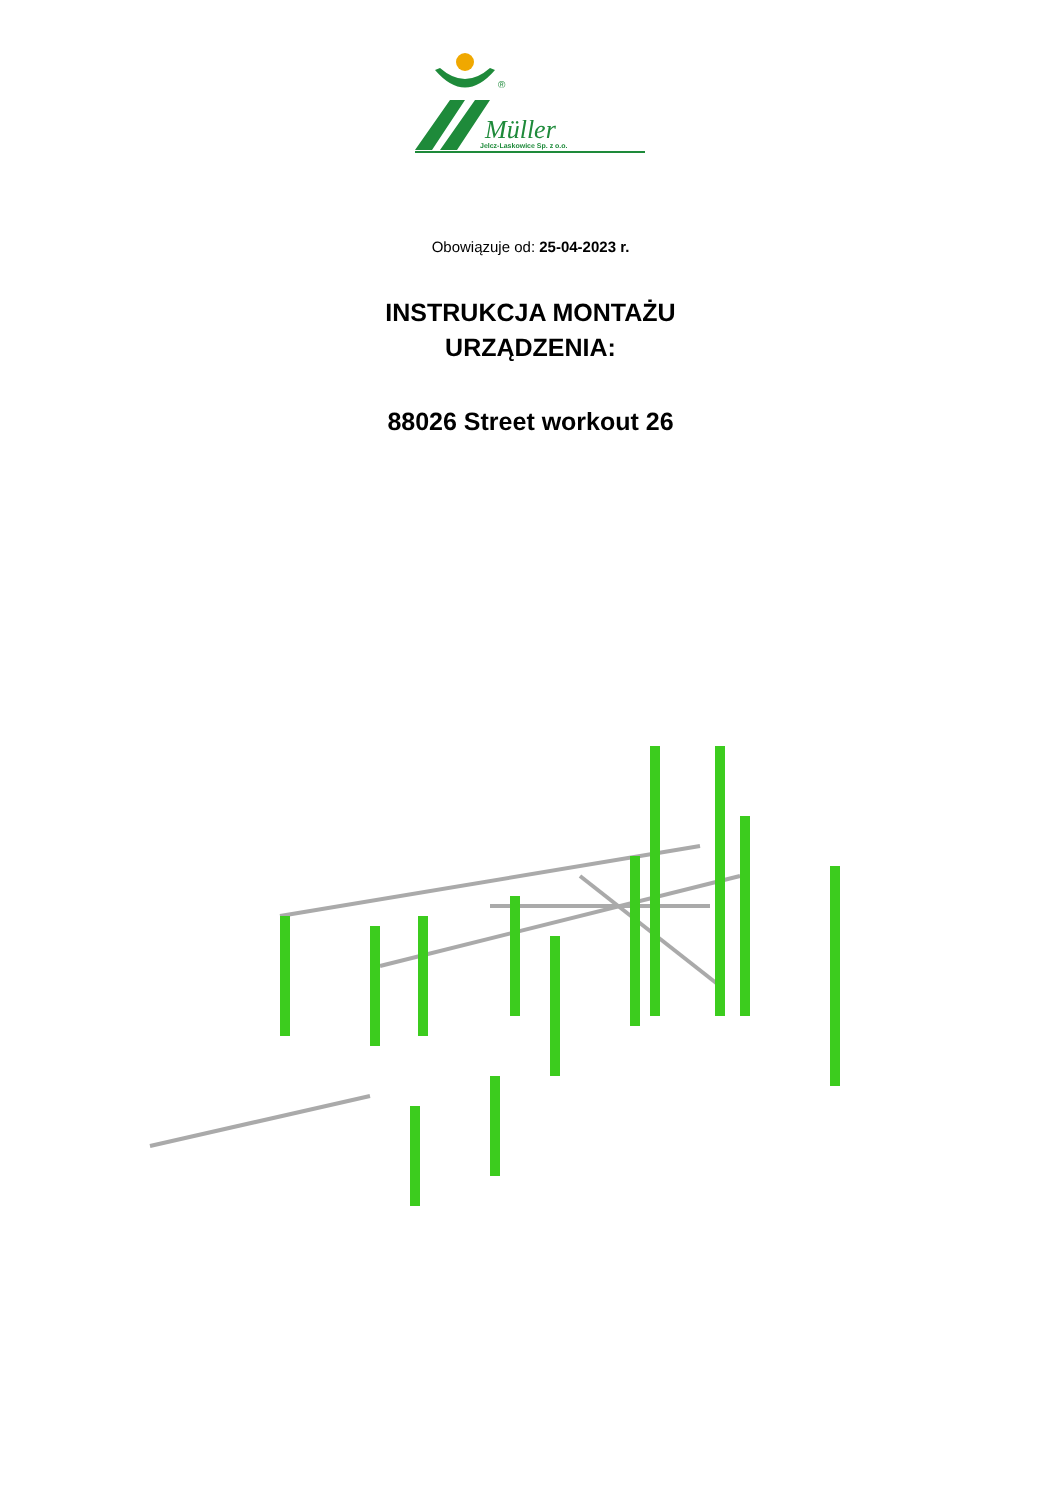®
Müller
Jelcz-Laskowice Sp. z o.o.
Obowiązuje od: 25-04-2023 r.
INSTRUKCJA MONTAŻU
URZĄDZENIA:
88026 Street workout 26